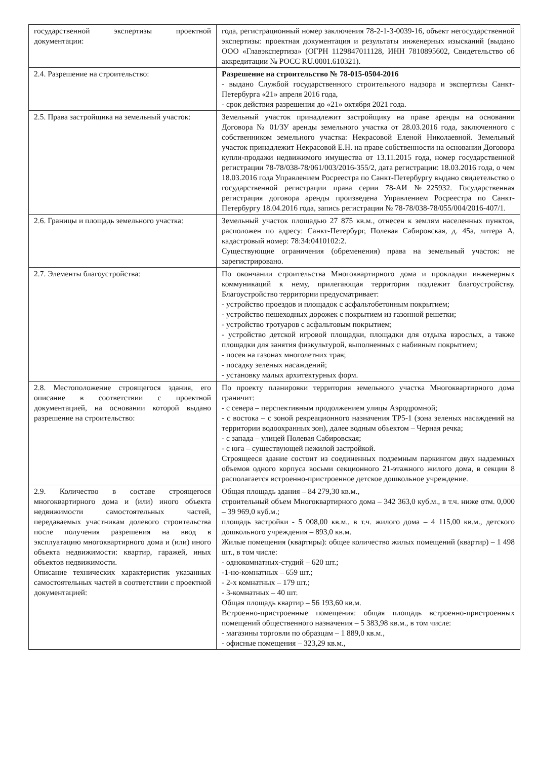| государственной экспертизы проектной документации: | года, регистрационный номер заключения 78-2-1-3-0039-16, объект негосударственной экспертизы: проектная документация и результаты инженерных изысканий (выдано ООО «Главэкспертиза» (ОГРН 1129847011128, ИНН 7810895602, Свидетельство об аккредитации № РОСС RU.0001.610321). |
| 2.4. Разрешение на строительство: | Разрешение на строительство № 78-015-0504-2016 - выдано Службой государственного строительного надзора и экспертизы Санкт-Петербурга «21» апреля 2016 года, - срок действия разрешения до «21» октября 2021 года. |
| 2.5. Права застройщика на земельный участок: | Земельный участок принадлежит застройщику на праве аренды на основании Договора № 01/ЗУ аренды земельного участка от 28.03.2016 года, заключенного с собственником земельного участка: Некрасовой Еленой Николаевной. Земельный участок принадлежит Некрасовой Е.Н. на праве собственности на основании Договора купли-продажи недвижимого имущества от 13.11.2015 года, номер государственной регистрации 78-78/038-78/061/003/2016-355/2, дата регистрации: 18.03.2016 года, о чем 18.03.2016 года Управлением Росреестра по Санкт-Петербургу выдано свидетельство о государственной регистрации права серии 78-АИ №225932. Государственная регистрация договора аренды произведена Управлением Росреестра по Санкт-Петербургу 18.04.2016 года, запись регистрации № 78-78/038-78/055/004/2016-407/1. |
| 2.6. Границы и площадь земельного участка: | Земельный участок площадью 27 875 кв.м., отнесен к землям населенных пунктов, расположен по адресу: Санкт-Петербург, Полевая Сабировская, д. 45а, литера А, кадастровый номер: 78:34:0410102:2. Существующие ограничения (обременения) права на земельный участок: не зарегистрировано. |
| 2.7. Элементы благоустройства: | По окончании строительства Многоквартирного дома и прокладки инженерных коммуникаций к нему, прилегающая территория подлежит благоустройству. Благоустройство территории предусматривает: - устройство проездов и площадок с асфальтобетонным покрытием; - устройство пешеходных дорожек с покрытием из газонной решетки; - устройство тротуаров с асфальтовым покрытием; - устройство детской игровой площадки, площадки для отдыха взрослых, а также площадки для занятия физкультурой, выполненных с набивным покрытием; - посев на газонах многолетних трав; - посадку зеленых насаждений; - установку малых архитектурных форм. |
| 2.8. Местоположение строящегося здания, его описание в соответствии с проектной документацией, на основании которой выдано разрешение на строительство: | По проекту планировки территория земельного участка Многоквартирного дома граничит: - с севера – перспективным продолжением улицы Аэродромной; - с востока – с зоной рекреационного назначения ТР5-1 (зона зеленых насаждений на территории водоохранных зон), далее водным объектом – Черная речка; - с запада – улицей Полевая Сабировская; - с юга – существующей нежилой застройкой. Строящееся здание состоит из соединенных подземным паркингом двух надземных объемов одного корпуса восьми секционного 21-этажного жилого дома, в секции 8 располагается встроенно-пристроенное детское дошкольное учреждение. |
| 2.9. Количество в составе строящегося многоквартирного дома и (или) иного объекта недвижимости самостоятельных частей, передаваемых участникам долевого строительства после получения разрешения на ввод в эксплуатацию многоквартирного дома и (или) иного объекта недвижимости: квартир, гаражей, иных объектов недвижимости. Описание технических характеристик указанных самостоятельных частей в соответствии с проектной документацией: | Общая площадь здания – 84 279,30 кв.м., строительный объем Многоквартирного дома – 342 363,0 куб.м., в т.ч. ниже отм. 0,000 – 39 969,0 куб.м.; площадь застройки - 5 008,00 кв.м., в т.ч. жилого дома – 4 115,00 кв.м., детского дошкольного учреждения – 893,0 кв.м. Жилые помещения (квартиры): общее количество жилых помещений (квартир) – 1 498 шт., в том числе: - однокомнатных-студий – 620 шт.; -1-но-комнатных – 659 шт.; - 2-х комнатных – 179 шт.; - 3-комнатных – 40 шт. Общая площадь квартир – 56 193,60 кв.м. Встроенно-пристроенные помещения: общая площадь встроенно-пристроенных помещений общественного назначения – 5 383,98 кв.м., в том числе: - магазины торговли по образцам – 1 889,0 кв.м., - офисные помещения – 323,29 кв.м., |